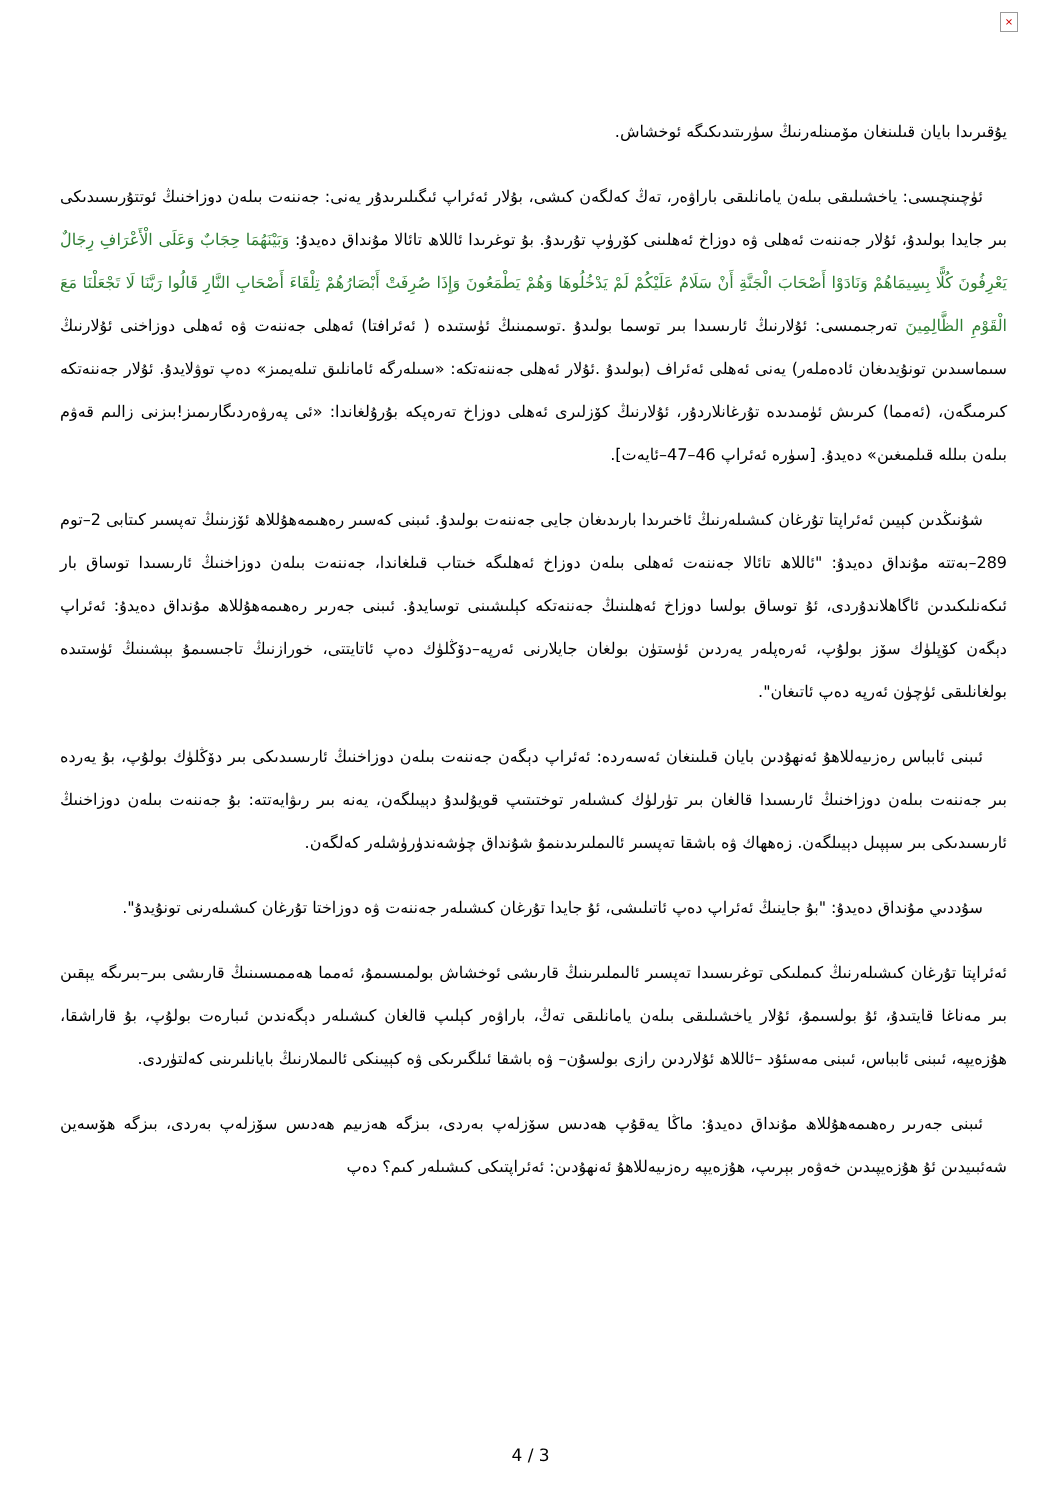×
يۇقىرىدا بايان قىلىنغان مۆمىنلەرنىڭ سۈرىتىدىكىگە ئوخشاش.
ئۈچىنچىسى: ياخشىلىقى بىلەن يامانلىقى باراۋەر، تەڭ كەلگەن كىشى، بۇلار ئەئراپ ئىگىلىرىدۇر يەنى: جەننەت بىلەن دوزاخنىڭ ئوتتۇرىسىدىكى بىر جايدا بولىدۇ، ئۇلار جەننەت ئەھلى ۋە دوزاخ ئەھلىنى كۆرۈپ تۇرىدۇ. بۇ توغرىدا ئاللاھ تائالا مۇنداق دەيدۇ: وَبَيْنَهُمَا حِجَابٌ وَعَلَى الْأَعْرَافِ رِجَالٌ يَعْرِفُونَ كُلًّا بِسِيمَاهُمْ وَنَادَوْا أَصْحَابَ الْجَنَّةِ أَنْ سَلَامٌ عَلَيْكُمْ لَمْ يَدْخُلُوهَا وَهُمْ يَطْمَعُونَ وَإِذَا صُرِفَتْ أَبْصَارُهُمْ تِلْقَاءَ أَصْحَابِ النَّارِ قَالُوا رَبَّنَا لَا تَجْعَلْنَا مَعَ الْقَوْمِ الظَّالِمِينَ تەرجىمىسى: ئۇلارنىڭ ئارىسىدا بىر توسما بولىدۇ .توسمىنىڭ ئۈستىدە ( ئەئرافتا) ئەھلى جەننەت ۋە ئەھلى دوزاخنى ئۇلارنىڭ سىماسىدىن تونۇيدىغان ئادەملەر) يەنى ئەھلى ئەئراف (بولىدۇ .ئۇلار ئەھلى جەننەتكە: «سىلەرگە ئامانلىق تىلەيمىز» دەپ توۋلايدۇ. ئۇلار جەننەتكە كىرمىگەن، (ئەمما) كىرىش ئۈمىدىدە تۇرغانلاردۇر، ئۇلارنىڭ كۆزلىرى ئەھلى دوزاخ تەرەپكە بۇرۇلغاندا: «ئى پەرۋەردىگارىمىز!بىزنى زالىم قەۋم بىلەن بىللە قىلمىغىن» دەيدۇ. [سۈرە ئەئراپ 46–47–ئايەت].
شۇنىڭدىن كېيىن ئەئراپتا تۇرغان كىشىلەرنىڭ ئاخىرىدا بارىدىغان جايى جەننەت بولىدۇ. ئىبنى كەسىر رەھىمەھۇللاھ ئۆزىنىڭ تەپسىر كىتابى 2–توم 289–بەتتە مۇنداق دەيدۇ: "ئاللاھ تائالا جەننەت ئەھلى بىلەن دوزاخ ئەھلىگە خىتاب قىلغاندا، جەننەت بىلەن دوزاخنىڭ ئارىسىدا توساق بار ئىكەنلىكىدىن ئاگاھلاندۇردى، ئۇ توساق بولسا دوزاخ ئەھلىنىڭ جەننەتكە كېلىشىنى توسايدۇ. ئىبنى جەرىر رەھىمەھۇللاھ مۇنداق دەيدۇ: ئەئراپ دېگەن كۆپلۈك سۆز بولۇپ، ئەرەپلەر يەردىن ئۈستۈن بولغان جايلارنى ئەرپە–دۆڭلۈك دەپ ئاتايتتى، خورازنىڭ تاجىسىمۇ بېشىنىڭ ئۈستىدە بولغانلىقى ئۈچۈن ئەرپە دەپ ئاتىغان".
ئىبنى ئابباس رەزىيەللاھۇ ئەنھۇدىن بايان قىلىنغان ئەسەردە: ئەئراپ دېگەن جەننەت بىلەن دوزاخنىڭ ئارىسىدىكى بىر دۆڭلۈك بولۇپ، بۇ يەردە بىر جەننەت بىلەن دوزاخنىڭ ئارىسىدا قالغان بىر تۈرلۈك كىشىلەر توختىتىپ قويۇلىدۇ دېيىلگەن، يەنە بىر رىۋايەتتە: بۇ جەننەت بىلەن دوزاخنىڭ ئارىسىدىكى بىر سېپىل دېيىلگەن. زەھھاك ۋە باشقا تەپسىر ئالىملىرىدىنمۇ شۇنداق چۈشەندۈرۈشلەر كەلگەن.
سۇددىي مۇنداق دەيدۇ: "بۇ جاينىڭ ئەئراپ دەپ ئاتىلىشى، ئۇ جايدا تۇرغان كىشىلەر جەننەت ۋە دوزاختا تۇرغان كىشىلەرنى تونۇيدۇ".
ئەئراپتا تۇرغان كىشىلەرنىڭ كىملىكى توغرىسىدا تەپسىر ئالىملىرىنىڭ قارىشى ئوخشاش بولمىسىمۇ، ئەمما ھەممىسىنىڭ قارىشى بىر–بىرىگە يېقىن بىر مەناغا قايتىدۇ، ئۇ بولسىمۇ، ئۇلار ياخشىلىقى بىلەن يامانلىقى تەڭ، باراۋەر كېلىپ قالغان كىشىلەر دېگەندىن ئىبارەت بولۇپ، بۇ قاراشقا، ھۇزەيپە، ئىبنى ئابباس، ئىبنى مەسئۇد –ئاللاھ ئۇلاردىن رازى بولسۇن– ۋە باشقا ئىلگىرىكى ۋە كېيىنكى ئالىملارنىڭ بايانلىرىنى كەلتۈردى.
ئىبنى جەرىر رەھىمەھۇللاھ مۇنداق دەيدۇ: ماڭا يەقۇپ ھەدىس سۆزلەپ بەردى، بىزگە ھەزىيم ھەدىس سۆزلەپ بەردى، بىزگە ھۆسەين شەئبىيدىن ئۇ ھۇزەيپىدىن خەۋەر بېرىپ، ھۇزەيپە رەزىيەللاھۇ ئەنھۇدىن: ئەئراپتىكى كىشىلەر كىم؟ دەپ
4 / 3